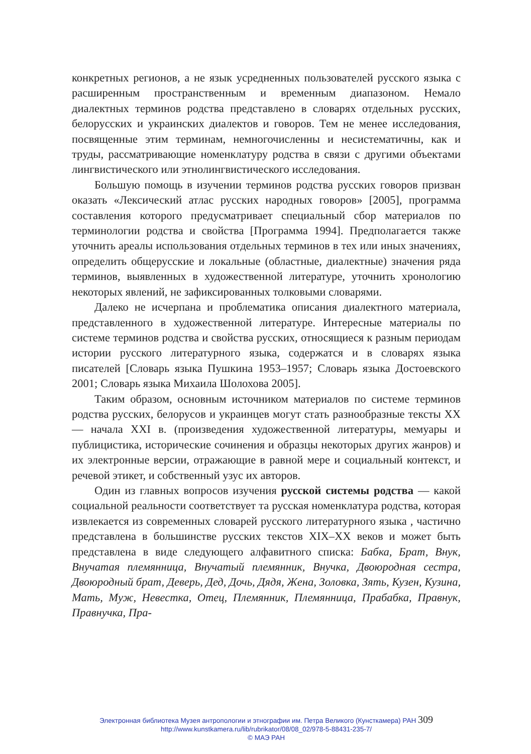конкретных регионов, а не язык усредненных пользователей русского языка с расширенным пространственным и временным диапазоном. Немало диалектных терминов родства представлено в словарях отдельных русских, белорусских и украинских диалектов и говоров. Тем не менее исследования, посвященные этим терминам, немногочисленны и несистематичны, как и труды, рассматривающие номенклатуру родства в связи с другими объектами лингвистического или этнолингвистического исследования.
Большую помощь в изучении терминов родства русских говоров призван оказать «Лексический атлас русских народных говоров» [2005], программа составления которого предусматривает специальный сбор материалов по терминологии родства и свойства [Программа 1994]. Предполагается также уточнить ареалы использования отдельных терминов в тех или иных значениях, определить общерусские и локальные (областные, диалектные) значения ряда терминов, выявленных в художественной литературе, уточнить хронологию некоторых явлений, не зафиксированных толковыми словарями.
Далеко не исчерпана и проблематика описания диалектного материала, представленного в художественной литературе. Интересные материалы по системе терминов родства и свойства русских, относящиеся к разным периодам истории русского литературного языка, содержатся и в словарях языка писателей [Словарь языка Пушкина 1953–1957; Словарь языка Достоевского 2001; Словарь языка Михаила Шолохова 2005].
Таким образом, основным источником материалов по системе терминов родства русских, белорусов и украинцев могут стать разнообразные тексты XX — начала XXI в. (произведения художественной литературы, мемуары и публицистика, исторические сочинения и образцы некоторых других жанров) и их электронные версии, отражающие в равной мере и социальный контекст, и речевой этикет, и собственный узус их авторов.
Один из главных вопросов изучения русской системы родства — какой социальной реальности соответствует та русская номенклатура родства, которая извлекается из современных словарей русского литературного языка , частично представлена в большинстве русских текстов XIX–XX веков и может быть представлена в виде следующего алфавитного списка: Бабка, Брат, Внук, Внучатая племянница, Внучатый племянник, Внучка, Двоюродная сестра, Двоюродный брат, Деверь, Дед, Дочь, Дядя, Жена, Золовка, Зять, Кузен, Кузина, Мать, Муж, Невестка, Отец, Племянник, Племянница, Прабабка, Правнук, Правнучка, Пра-
Электронная библиотека Музея антропологии и этнографии им. Петра Великого (Кунсткамера) РАН 309
http://www.kunstkamera.ru/lib/rubrikator/08/08_02/978-5-88431-235-7/
© МАЭ РАН